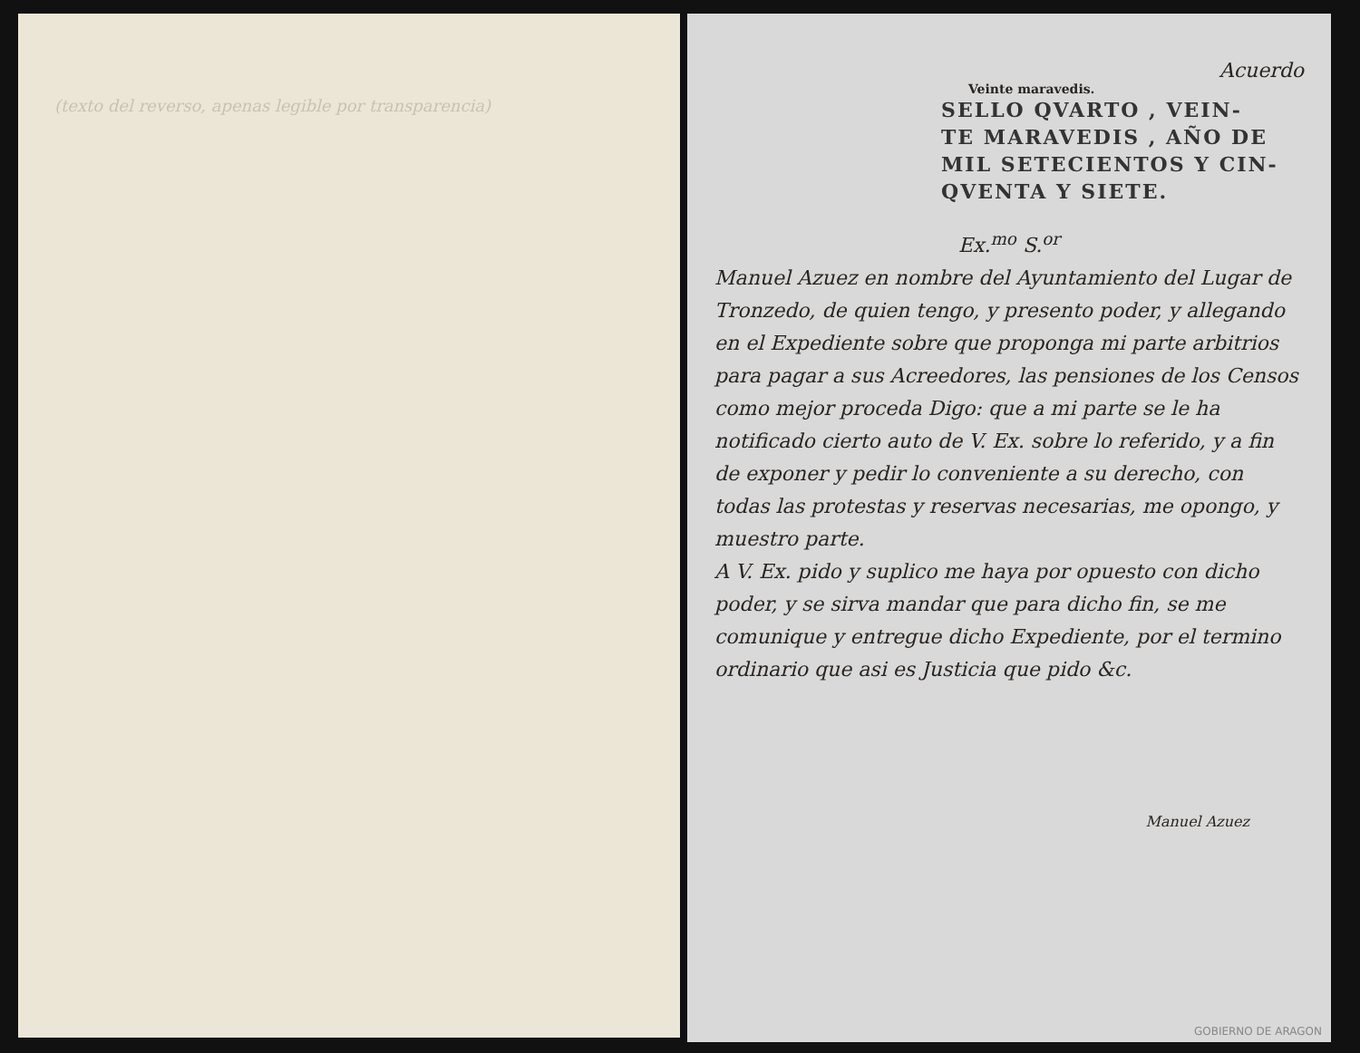(texto del reverso, apenas legible por transparencia)
Acuerdo
Veinte maravedis.
SELLO QVARTO , VEIN-
TE MARAVEDIS , AÑO DE
MIL SETECIENTOS Y CIN-
QVENTA Y SIETE.
Ex.<sup>mo</sup> S.<sup>or</sup>
Manuel Azuez en nombre del Ayuntamiento del Lugar de Tronzedo, de quien tengo, y presento poder, y allegando en el Expediente sobre que proponga mi parte arbitrios para pagar a sus Acreedores, las pensiones de los Censos como mejor proceda Digo: que a mi parte se le ha notificado cierto auto de V. Ex. sobre lo referido, y a fin de exponer y pedir lo conveniente a su derecho, con todas las protestas y reservas necesarias, me opongo, y muestro parte.
A V. Ex. pido y suplico me haya por opuesto con dicho poder, y se sirva mandar que para dicho fin, se me comunique y entregue dicho Expediente, por el termino ordinario que asi es Justicia que pido &c.
Manuel Azuez
GOBIERNO DE ARAGON